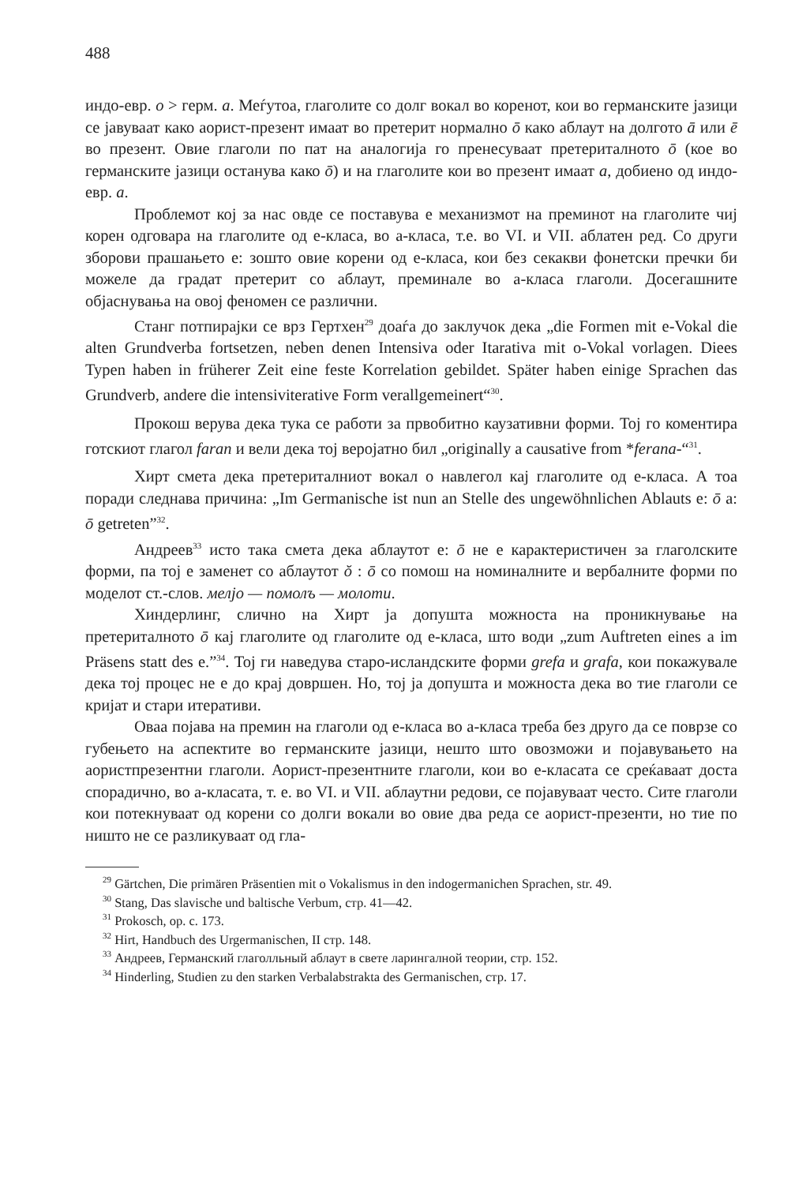488
индо-евр. o > герм. a. Меѓутоа, глаголите со долг вокал во коренот, кои во германските јазици се јавуваат како аорист-презент имаат во претерит нормално ō како аблаут на долгото ā или ē во презент. Овие глаголи по пат на аналогија го пренесуваат претериталното ō (кое во германските јазици останува како ō) и на глаголите кои во презент имаат a, добиено од индо-евр. a.
Проблемот кој за нас овде се поставува е механизмот на преминот на глаголите чиј корен одговара на глаголите од е-класа, во а-класа, т.е. во VI. и VII. аблатен ред. Со други зборови прашањето е: зошто овие корени од е-класа, кои без секакви фонетски пречки би можеле да градат претерит со аблаут, преминале во а-класа глаголи. Досегашните објаснувања на овој феномен се различни.
Станг потпирајки се врз Гертхен<sup>29</sup> доаѓа до заклучок дека „die Formen mit e-Vokal die alten Grundverba fortsetzen, neben denen Intensiva oder Itarativa mit o-Vokal vorlagen. Diees Typen haben in früherer Zeit eine feste Korrelation gebildet. Später haben einige Sprachen das Grundverb, andere die intensiviterative Form verallgemeinert“<sup>30</sup>.
Прокош верува дека тука се работи за првобитно каузативни форми. Тој го коментира готскиот глагол faran и вели дека тој веројатно бил „originally a causative from *ferana-“<sup>31</sup>.
Хирт смета дека претериталниот вокал о навлегол кај глаголите од е-класа. А тоа поради следнава причина: „Im Germanische ist nun an Stelle des ungewöhnlichen Ablauts e: ō a: ō getreten”<sup>32</sup>.
Андреев<sup>33</sup> исто така смета дека аблаутот е: ō не е карактеристичен за глаголските форми, па тој е заменет со аблаутот ŏ : ō со помош на номиналните и вербалните форми по моделот ст.-слов. мелјо — помолъ — молоти.
Хиндерлинг, слично на Хирт ја допушта можноста на проникнување на претериталното ō кај глаголите од глаголите од е-класа, што води „zum Auftreten eines a im Präsens statt des e.”<sup>34</sup>. Тој ги наведува старо-исландските форми grefa и grafa, кои покажувале дека тој процес не е до крај довршен. Но, тој ја допушта и можноста дека во тие глаголи се кријат и стари итеративи.
Оваа појава на премин на глаголи од е-класа во а-класа треба без друго да се поврзе со губењето на аспектите во германските јазици, нешто што овозможи и појавувањето на аористпрезентни глаголи. Аорист-презентните глаголи, кои во е-класата се среќаваат доста спорадично, во а-класата, т. е. во VI. и VII. аблаутни редови, се појавуваат често. Сите глаголи кои потекнуваат од корени со долги вокали во овие два реда се аорист-презенти, но тие по ништо не се разликуваат од гла-
<sup>29</sup> Gärtchen, Die primären Präsentien mit o Vokalismus in den indogermanichen Sprachen, str. 49.
<sup>30</sup> Stang, Das slavische und baltische Verbum, стр. 41—42.
<sup>31</sup> Prokosch, op. c. 173.
<sup>32</sup> Hirt, Handbuch des Urgermanischen, II стр. 148.
<sup>33</sup> Андреев, Германский глаголльный аблаут в свете ларингалной теории, стр. 152.
<sup>34</sup> Hinderling, Studien zu den starken Verbalabstrakta des Germanischen, стр. 17.